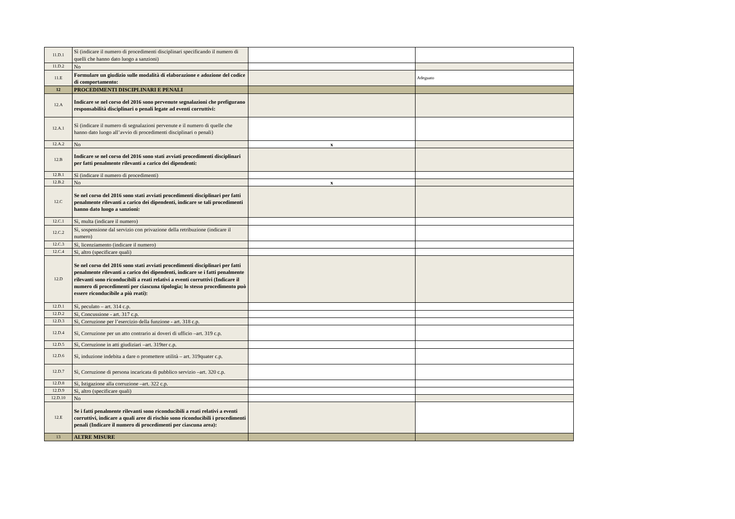| 11.D.1 | Sì (indicare il numero di procedimenti disciplinari specificando il numero di quelli che hanno dato luogo a sanzioni) | | |
| 11.D.2 | No | | |
| 11.E | Formulare un giudizio sulle modalità di elaborazione e adozione del codice di comportamento: | | Adeguato |
| 12 | PROCEDIMENTI DISCIPLINARI E PENALI | | |
| 12.A | Indicare se nel corso del 2016 sono pervenute segnalazioni che prefigurano responsabilità disciplinari o penali legate ad eventi corruttivi: | | |
| 12.A.1 | Sì (indicare il numero di segnalazioni pervenute e il numero di quelle che hanno dato luogo all’avvio di procedimenti disciplinari o penali) | | |
| 12.A.2 | No | x | |
| 12.B | Indicare se nel corso del 2016 sono stati avviati procedimenti disciplinari per fatti penalmente rilevanti a carico dei dipendenti: | | |
| 12.B.1 | Sì (indicare il numero di procedimenti) | | |
| 12.B.2 | No | x | |
| 12.C | Se nel corso del 2016 sono stati avviati procedimenti disciplinari per fatti penalmente rilevanti a carico dei dipendenti, indicare se tali procedimenti hanno dato luogo a sanzioni: | | |
| 12.C.1 | Sì, multa (indicare il numero) | | |
| 12.C.2 | Sì, sospensione dal servizio con privazione della retribuzione (indicare il numero) | | |
| 12.C.3 | Sì, licenziamento (indicare il numero) | | |
| 12.C.4 | Sì, altro (specificare quali) | | |
| 12.D | Se nel corso del 2016 sono stati avviati procedimenti disciplinari per fatti penalmente rilevanti a carico dei dipendenti, indicare se i fatti penalmente rilevanti sono riconducibili a reati relativi a eventi corruttivi (Indicare il numero di procedimenti per ciascuna tipologia; lo stesso procedimento può essere riconducibile a più reati): | | |
| 12.D.1 | Sì, peculato – art. 314 c.p. | | |
| 12.D.2 | Sì, Concussione - art. 317 c.p. | | |
| 12.D.3 | Sì, Corruzione per l’esercizio della funzione - art. 318 c.p. | | |
| 12.D.4 | Sì, Corruzione per un atto contrario ai doveri di ufficio –art. 319 c.p. | | |
| 12.D.5 | Sì, Corruzione in atti giudiziari –art. 319ter c.p. | | |
| 12.D.6 | Sì, induzione indebita a dare o promettere utilità – art. 319quater c.p. | | |
| 12.D.7 | Sì, Corruzione di persona incaricata di pubblico servizio –art. 320 c.p. | | |
| 12.D.8 | Sì, Istigazione alla corruzione –art. 322 c.p. | | |
| 12.D.9 | Sì, altro (specificare quali) | | |
| 12.D.10 | No | | |
| 12.E | Se i fatti penalmente rilevanti sono riconducibili a reati relativi a eventi corruttivi, indicare a quali aree di rischio sono riconducibili i procedimenti penali (Indicare il numero di procedimenti per ciascuna area): | | |
| 13 | ALTRE MISURE | | |